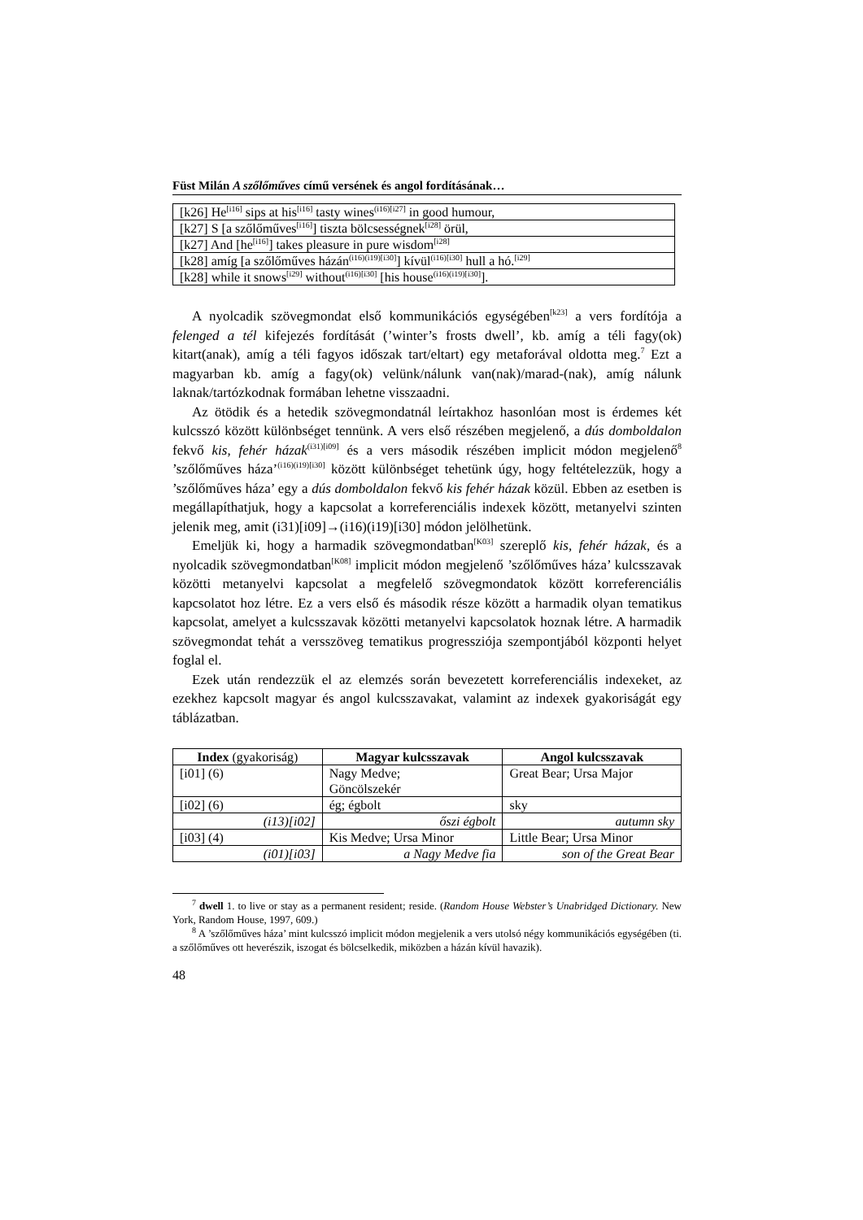Füst Milán A szőlőműves című versének és angol fordításának…
| [k26] He<sup>[i16]</sup> sips at his<sup>[i16]</sup> tasty wines<sup>(i16)[i27]</sup> in good humour, |
| [k27] S [a szőlőműves<sup>[i16]</sup>] tiszta bölcsességnek<sup>[i28]</sup> örül, |
| [k27] And [he<sup>[i16]</sup>] takes pleasure in pure wisdom<sup>[i28]</sup> |
| [k28] amíg [a szőlőműves házán<sup>(i16)(i19)[i30]</sup>] kívül<sup>(i16)[i30]</sup> hull a hó.<sup>[i29]</sup> |
| [k28] while it snows<sup>[i29]</sup> without<sup>(i16)[i30]</sup> [his house<sup>(i16)(i19)[i30]</sup>]. |
A nyolcadik szövegmondat első kommunikációs egységében<sup>[k23]</sup> a vers fordítója a felenged a tél kifejezés fordítását (’winter’s frosts dwell’, kb. amíg a téli fagy(ok) kitart(anak), amíg a téli fagyos időszak tart/eltart) egy metaforával oldotta meg.<sup>7</sup> Ezt a magyarban kb. amíg a fagy(ok) velünk/nálunk van(nak)/marad-(nak), amíg nálunk laknak/tartózkodnak formában lehetne visszaadni.
Az ötödik és a hetedik szövegmondatnál leírtakhoz hasonlóan most is érdemes két kulcsszó között különbséget tennünk. A vers első részében megjelenő, a dús domboldalon fekvő kis, fehér házak<sup>(i31)[i09]</sup> és a vers második részében implicit módon megjelenő<sup>8</sup> ’szőlőműves háza’<sup>(i16)(i19)[i30]</sup> között különbséget tehetünk úgy, hogy feltételezzük, hogy a ’szőlőműves háza’ egy a dús domboldalon fekvő kis fehér házak közül. Ebben az esetben is megállapíthatjuk, hogy a kapcsolat a korreferenciális indexek között, metanyelvi szinten jelenik meg, amit (i31)[i09]→(i16)(i19)[i30] módon jelölhetünk.
Emeljük ki, hogy a harmadik szövegmondatban<sup>[K03]</sup> szereplő kis, fehér házak, és a nyolcadik szövegmondatban<sup>[K08]</sup> implicit módon megjelenő ’szőlőműves háza’ kulcsszavak közötti metanyelvi kapcsolat a megfelelő szövegmondatok között korreferenciális kapcsolatot hoz létre. Ez a vers első és második része között a harmadik olyan tematikus kapcsolat, amelyet a kulcsszavak közötti metanyelvi kapcsolatok hoznak létre. A harmadik szövegmondat tehát a versszöveg tematikus progressziója szempontjából központi helyet foglal el.
Ezek után rendezzük el az elemzés során bevezetett korreferenciális indexeket, az ezekhez kapcsolt magyar és angol kulcsszavakat, valamint az indexek gyakoriságát egy táblázatban.
| Index (gyakoriság) | Magyar kulcsszavak | Angol kulcsszavak |
| --- | --- | --- |
| [i01] (6) | Nagy Medve; Göncölszekér | Great Bear; Ursa Major |
| [i02] (6) | ég; égbolt | sky |
| (i13)[i02] | őszi égbolt | autumn sky |
| [i03] (4) | Kis Medve; Ursa Minor | Little Bear; Ursa Minor |
| (i01)[i03] | a Nagy Medve fia | son of the Great Bear |
<sup>7</sup> dwell 1. to live or stay as a permanent resident; reside. (Random House Webster’s Unabridged Dictionary. New York, Random House, 1997, 609.)
<sup>8</sup> A ’szőlőműves háza’ mint kulcsszó implicit módon megjelenik a vers utolsó négy kommunikációs egységében (ti. a szőlőműves ott heverészik, iszogat és bölcselkedik, miközben a házán kívül havazik).
48